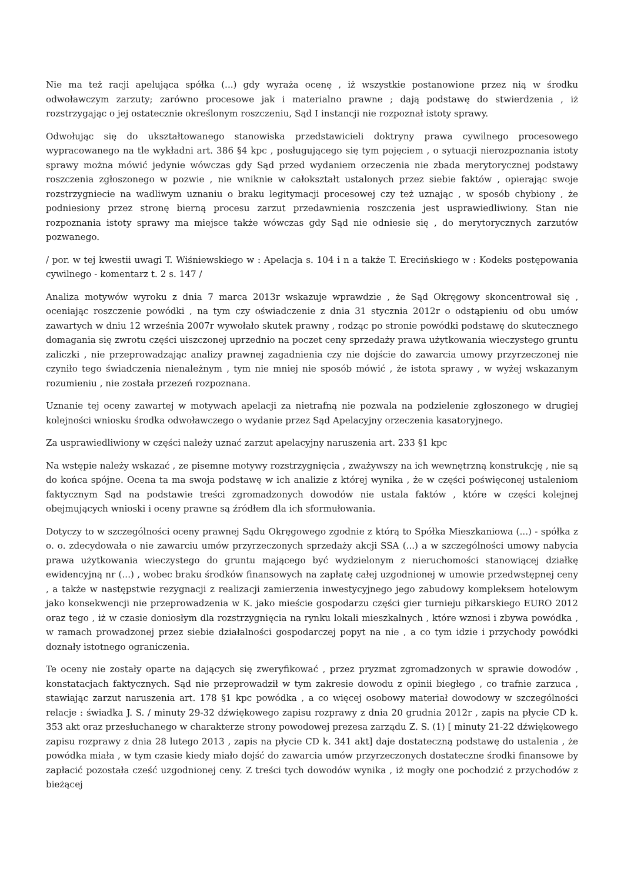Nie ma też racji apelująca spółka (...) gdy wyraża ocenę , iż wszystkie postanowione przez nią w środku odwoławczym zarzuty; zarówno procesowe jak i materialno prawne ; dają podstawę do stwierdzenia , iż rozstrzygając o jej ostatecznie określonym roszczeniu, Sąd I instancji nie rozpoznał istoty sprawy.
Odwołując się do ukształtowanego stanowiska przedstawicieli doktryny prawa cywilnego procesowego wypracowanego na tle wykładni art. 386 §4 kpc , posługującego się tym pojęciem , o sytuacji nierozpoznania istoty sprawy można mówić jedynie wówczas gdy Sąd przed wydaniem orzeczenia nie zbada merytorycznej podstawy roszczenia zgłoszonego w pozwie , nie wniknie w całokształt ustalonych przez siebie faktów , opierając swoje rozstrzygniecie na wadliwym uznaniu o braku legitymacji procesowej czy też uznając , w sposób chybiony , że podniesiony przez stronę bierną procesu zarzut przedawnienia roszczenia jest usprawiedliwiony. Stan nie rozpoznania istoty sprawy ma miejsce także wówczas gdy Sąd nie odniesie się , do merytorycznych zarzutów pozwanego.
/ por. w tej kwestii uwagi T. Wiśniewskiego w : Apelacja s. 104 i n a także T. Erecińskiego w : Kodeks postępowania cywilnego - komentarz t. 2 s. 147 /
Analiza motywów wyroku z dnia 7 marca 2013r wskazuje wprawdzie , że Sąd Okręgowy skoncentrował się , oceniając roszczenie powódki , na tym czy oświadczenie z dnia 31 stycznia 2012r o odstąpieniu od obu umów zawartych w dniu 12 września 2007r wywołało skutek prawny , rodząc po stronie powódki podstawę do skutecznego domagania się zwrotu części uiszczonej uprzednio na poczet ceny sprzedaży prawa użytkowania wieczystego gruntu zaliczki , nie przeprowadzając analizy prawnej zagadnienia czy nie dojście do zawarcia umowy przyrzeczonej nie czyniło tego świadczenia nienależnym , tym nie mniej nie sposób mówić , że istota sprawy , w wyżej wskazanym rozumieniu , nie została przezeń rozpoznana.
Uznanie tej oceny zawartej w motywach apelacji za nietrafną nie pozwala na podzielenie zgłoszonego w drugiej kolejności wniosku środka odwoławczego o wydanie przez Sąd Apelacyjny orzeczenia kasatoryjnego.
Za usprawiedliwiony w części należy uznać zarzut apelacyjny naruszenia art. 233 §1 kpc
Na wstępie należy wskazać , ze pisemne motywy rozstrzygnięcia , zważywszy na ich wewnętrzną konstrukcję , nie są do końca spójne. Ocena ta ma swoja podstawę w ich analizie z której wynika , że w części poświęconej ustaleniom faktycznym Sąd na podstawie treści zgromadzonych dowodów nie ustala faktów , które w części kolejnej obejmujących wnioski i oceny prawne są źródłem dla ich sformułowania.
Dotyczy to w szczególności oceny prawnej Sądu Okręgowego zgodnie z którą to Spółka Mieszkaniowa (...) - spółka z o. o. zdecydowała o nie zawarciu umów przyrzeczonych sprzedaży akcji SSA (...) a w szczególności umowy nabycia prawa użytkowania wieczystego do gruntu mającego być wydzielonym z nieruchomości stanowiącej działkę ewidencyjną nr (...) , wobec braku środków finansowych na zapłatę całej uzgodnionej w umowie przedwstępnej ceny , a także w następstwie rezygnacji z realizacji zamierzenia inwestycyjnego jego zabudowy kompleksem hotelowym jako konsekwencji nie przeprowadzenia w K. jako mieście gospodarzu części gier turnieju piłkarskiego EURO 2012 oraz tego , iż w czasie doniosłym dla rozstrzygnięcia na rynku lokali mieszkalnych , które wznosi i zbywa powódka , w ramach prowadzonej przez siebie działalności gospodarczej popyt na nie , a co tym idzie i przychody powódki doznały istotnego ograniczenia.
Te oceny nie zostały oparte na dających się zweryfikować , przez pryzmat zgromadzonych w sprawie dowodów , konstatacjach faktycznych. Sąd nie przeprowadził w tym zakresie dowodu z opinii biegłego , co trafnie zarzuca , stawiając zarzut naruszenia art. 178 §1 kpc powódka , a co więcej osobowy materiał dowodowy w szczególności relacje : świadka J. S. / minuty 29-32 dźwiękowego zapisu rozprawy z dnia 20 grudnia 2012r , zapis na płycie CD k. 353 akt oraz przesłuchanego w charakterze strony powodowej prezesa zarządu Z. S. (1) [ minuty 21-22 dźwiękowego zapisu rozprawy z dnia 28 lutego 2013 , zapis na płycie CD k. 341 akt] daje dostateczną podstawę do ustalenia , że powódka miała , w tym czasie kiedy miało dojść do zawarcia umów przyrzeczonych dostateczne środki finansowe by zapłacić pozostała cześć uzgodnionej ceny. Z treści tych dowodów wynika , iż mogły one pochodzić z przychodów z bieżącej